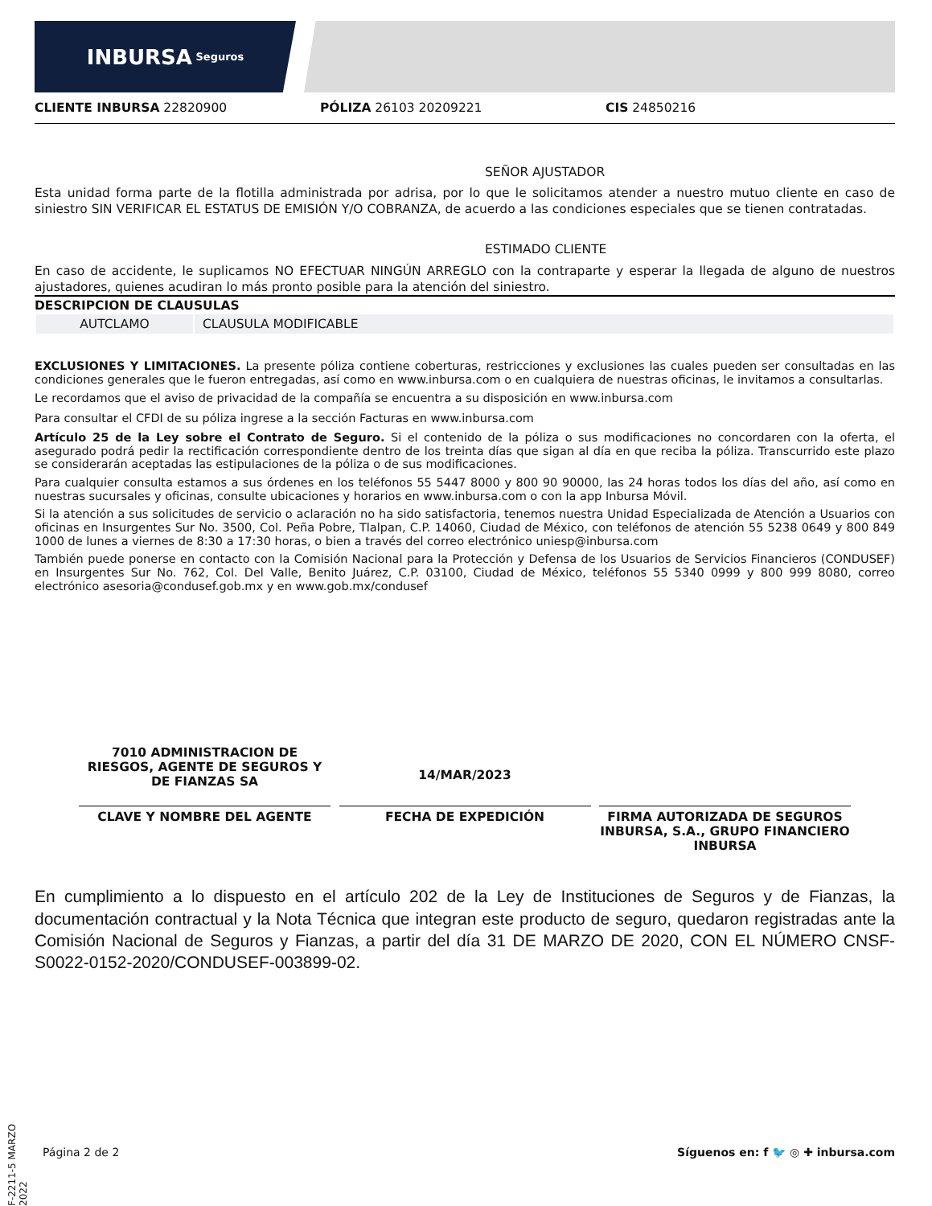INBURSA Seguros
CLIENTE INBURSA 22820900 PÓLIZA 26103 20209221 CIS 24850216
SEÑOR AJUSTADOR
Esta unidad forma parte de la flotilla administrada por adrisa, por lo que le solicitamos atender a nuestro mutuo cliente en caso de siniestro SIN VERIFICAR EL ESTATUS DE EMISIÓN Y/O COBRANZA, de acuerdo a las condiciones especiales que se tienen contratadas.
ESTIMADO CLIENTE
En caso de accidente, le suplicamos NO EFECTUAR NINGÚN ARREGLO con la contraparte y esperar la llegada de alguno de nuestros ajustadores, quienes acudiran lo más pronto posible para la atención del siniestro.
DESCRIPCION DE CLAUSULAS
| AUTCLAMO | CLAUSULA MODIFICABLE |
EXCLUSIONES Y LIMITACIONES. La presente póliza contiene coberturas, restricciones y exclusiones las cuales pueden ser consultadas en las condiciones generales que le fueron entregadas, así como en www.inbursa.com o en cualquiera de nuestras oficinas, le invitamos a consultarlas.
Le recordamos que el aviso de privacidad de la compañía se encuentra a su disposición en www.inbursa.com
Para consultar el CFDI de su póliza ingrese a la sección Facturas en www.inbursa.com
Artículo 25 de la Ley sobre el Contrato de Seguro. Si el contenido de la póliza o sus modificaciones no concordaren con la oferta, el asegurado podrá pedir la rectificación correspondiente dentro de los treinta días que sigan al día en que reciba la póliza. Transcurrido este plazo se considerarán aceptadas las estipulaciones de la póliza o de sus modificaciones.
Para cualquier consulta estamos a sus órdenes en los teléfonos 55 5447 8000 y 800 90 90000, las 24 horas todos los días del año, así como en nuestras sucursales y oficinas, consulte ubicaciones y horarios en www.inbursa.com o con la app Inbursa Móvil.
Si la atención a sus solicitudes de servicio o aclaración no ha sido satisfactoria, tenemos nuestra Unidad Especializada de Atención a Usuarios con oficinas en Insurgentes Sur No. 3500, Col. Peña Pobre, Tlalpan, C.P. 14060, Ciudad de México, con teléfonos de atención 55 5238 0649 y 800 849 1000 de lunes a viernes de 8:30 a 17:30 horas, o bien a través del correo electrónico uniesp@inbursa.com
También puede ponerse en contacto con la Comisión Nacional para la Protección y Defensa de los Usuarios de Servicios Financieros (CONDUSEF) en Insurgentes Sur No. 762, Col. Del Valle, Benito Juárez, C.P. 03100, Ciudad de México, teléfonos 55 5340 0999 y 800 999 8080, correo electrónico asesoria@condusef.gob.mx y en www.gob.mx/condusef
7010 ADMINISTRACION DE RIESGOS, AGENTE DE SEGUROS Y DE FIANZAS SA
CLAVE Y NOMBRE DEL AGENTE
14/MAR/2023
FECHA DE EXPEDICIÓN
FIRMA AUTORIZADA DE SEGUROS INBURSA, S.A., GRUPO FINANCIERO INBURSA
En cumplimiento a lo dispuesto en el artículo 202 de la Ley de Instituciones de Seguros y de Fianzas, la documentación contractual y la Nota Técnica que integran este producto de seguro, quedaron registradas ante la Comisión Nacional de Seguros y Fianzas, a partir del día 31 DE MARZO DE 2020, CON EL NÚMERO CNSF-S0022-0152-2020/CONDUSEF-003899-02.
F-2211-5 MARZO 2022
Página 2 de 2 Síguenos en: f 🐦 ◎ ✚ inbursa.com